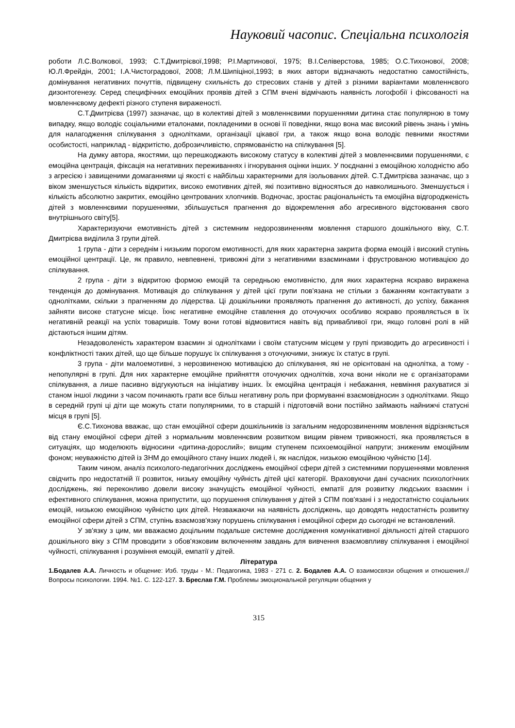Науковий часопис. Спеціальна психологія
роботи Л.С.Волкової, 1993; С.Т.Дмитрієвої,1998; Р.І.Мартинової, 1975; В.І.Селіверстова, 1985; О.С.Тихонової, 2008; Ю.Л.Фрейдін, 2001; І.А.Чистоградової, 2008; Л.М.Шипіціної,1993; в яких автори відзначають недостатню самостійність, домінування негативних почуттів, підвищену схильність до стресових станів у дітей з різними варіантами мовленнєвого дизонтогенезу. Серед специфічних емоційних проявів дітей з СПМ вчені відмічають наявність логофобії і фіксованості на мовленнєвому дефекті різного ступеня вираженості.
С.Т.Дмитрієва (1997) зазначає, що в колективі дітей з мовленнєвими порушеннями дитина стає популярною в тому випадку, якщо володіє соціальними еталонами, покладеними в основі її поведінки, якщо вона має високий рівень знань і умінь для налагодження спілкування з однолітками, організації цікавої гри, а також якщо вона володіє певними якостями особистості, наприклад - відкритістю, доброзичливістю, спрямованістю на спілкування [5].
На думку автора, якостями, що перешкоджають високому статусу в колективі дітей з мовленнєвими порушеннями, є емоційна центрація, фіксація на негативних переживаннях і ігнорування оцінки інших. У поєднанні з емоційною холодністю або з агресією і завищеними домаганнями ці якості є найбільш характерними для ізольованих дітей. С.Т.Дмитрієва зазначає, що з віком зменшується кількість відкритих, високо емотивних дітей, які позитивно відносяться до навколишнього. Зменшується і кількість абсолютно закритих, емоційно центрованих хлопчиків. Водночас, зростає раціональність та емоційна відгородженість дітей з мовленнєвими порушеннями, збільшується прагнення до відокремлення або агресивного відстоювання свого внутрішнього світу[5].
Характеризуючи емотивність дітей з системним недорозвиненням мовлення старшого дошкільного віку, С.Т. Дмитрієва виділила 3 групи дітей.
1 група - діти з середнім і низьким порогом емотивності, для яких характерна закрита форма емоцій і високий ступінь емоційної центрації. Це, як правило, невпевнені, тривожні діти з негативними взаєминами і фрустрованою мотивацією до спілкування.
2 група - діти з відкритою формою емоцій та середньою емотивністю, для яких характерна яскраво виражена тенденція до домінування. Мотивація до спілкування у дітей цієї групи пов'язана не стільки з бажанням контактувати з однолітками, скільки з прагненням до лідерства. Ці дошкільники проявляють прагнення до активності, до успіху, бажання зайняти високе статусне місце. Їхнє негативне емоційне ставлення до оточуючих особливо яскраво проявляється в їх негативній реакції на успіх товаришів. Тому вони готові відмовитися навіть від привабливої гри, якщо головні ролі в ній дістаються іншим дітям.
Незадоволеність характером взаємин зі однолітками і своїм статусним місцем у групі призводить до агресивності і конфліктності таких дітей, що ще більше порушує їх спілкування з оточуючими, знижує їх статус в групі.
3 група - діти малоемотивні, з нерозвиненою мотивацією до спілкування, які не орієнтовані на однолітка, а тому - непопулярні в групі. Для них характерне емоційне прийняття оточуючих однолітків, хоча вони ніколи не є організаторами спілкування, а лише пасивно відгукуються на ініціативу інших. Їх емоційна центрація і небажання, невміння рахуватися зі станом іншої людини з часом починають грати все більш негативну роль при формуванні взаємовідносин з однолітками. Якщо в середній групі ці діти ще можуть стати популярними, то в старшій і підготовчій вони постійно займають найнижчі статусні місця в групі [5].
Є.С.Тихонова вважає, що стан емоційної сфери дошкільників із загальним недорозвиненням мовлення відрізняється від стану емоційної сфери дітей з нормальним мовленнєвим розвитком вищим рівнем тривожності, яка проявляється в ситуаціях, що моделюють відносини «дитина-дорослий»; вищим ступенем психоемоційної напруги; зниженим емоційним фоном; неуважністю дітей із ЗНМ до емоційного стану інших людей і, як наслідок, низькою емоційною чуйністю [14].
Таким чином, аналіз психолого-педагогічних досліджень емоційної сфери дітей з системними порушеннями мовлення свідчить про недостатній її розвиток, низьку емоційну чуйність дітей цієї категорії. Враховуючи дані сучасних психологічних досліджень, які переконливо довели високу значущість емоційної чуйності, емпатії для розвитку людських взаємин і ефективного спілкування, можна припустити, що порушення спілкування у дітей з СПМ пов'язані і з недостатністю соціальних емоцій, низькою емоційною чуйністю цих дітей. Незважаючи на наявність досліджень, що доводять недостатність розвитку емоційної сфери дітей з СПМ, ступінь взаємозв'язку порушень спілкування і емоційної сфери до сьогодні не встановлений.
У зв'язку з цим, ми вважаємо доцільним подальше системне дослідження комунікативної діяльності дітей старшого дошкільного віку з СПМ проводити з обов'язковим включенням завдань для вивчення взаємовпливу спілкування і емоційної чуйності, спілкування і розуміння емоцій, емпатії у дітей.
Література
1.Бодалев А.А. Личность и общение: Изб. труды - М.: Педагогика, 1983 - 271 с. 2. Бодалев А.А. О взаимосвязи общения и отношения.// Вопросы психологии. 1994. №1. С. 122-127. 3. Бреслав Г.М. Проблемы эмоциональной регуляции общения у
315